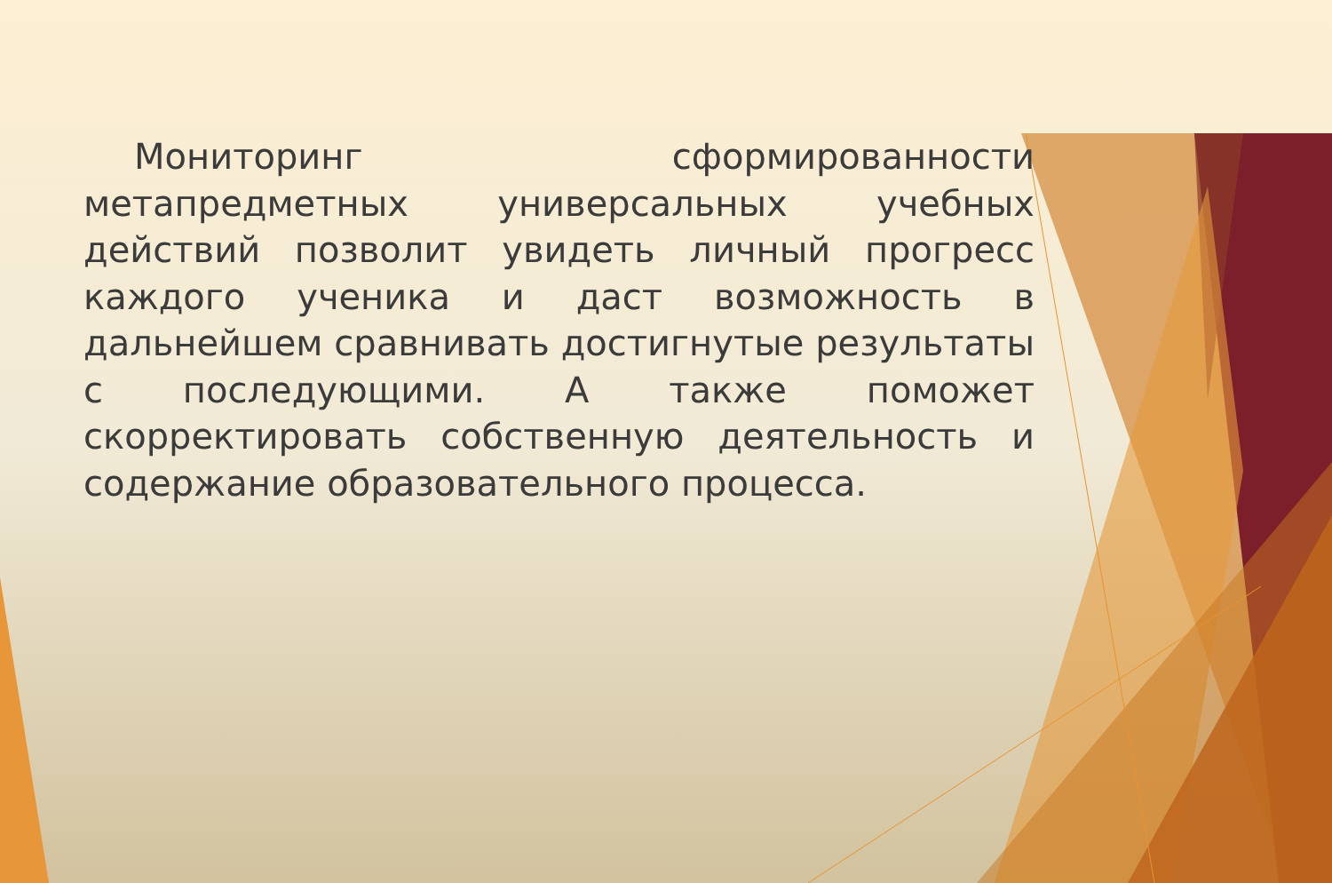Мониторинг сформированности метапредметных универсальных учебных действий позволит увидеть личный прогресс каждого ученика и даст возможность в дальнейшем сравнивать достигнутые результаты с последующими. А также поможет скорректировать собственную деятельность и содержание образовательного процесса.